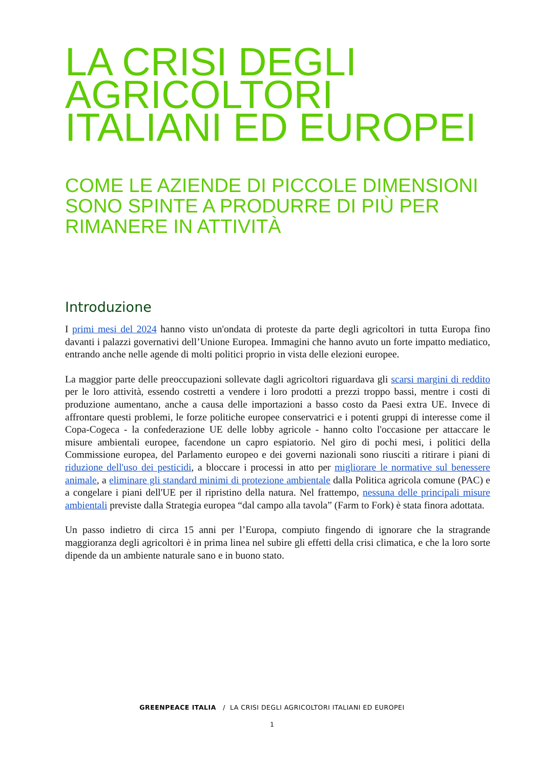LA CRISI DEGLI AGRICOLTORI ITALIANI ED EUROPEI
COME LE AZIENDE DI PICCOLE DIMENSIONI SONO SPINTE A PRODURRE DI PIÙ PER RIMANERE IN ATTIVITÀ
Introduzione
I primi mesi del 2024 hanno visto un'ondata di proteste da parte degli agricoltori in tutta Europa fino davanti i palazzi governativi dell’Unione Europea. Immagini che hanno avuto un forte impatto mediatico, entrando anche nelle agende di molti politici proprio in vista delle elezioni europee.
La maggior parte delle preoccupazioni sollevate dagli agricoltori riguardava gli scarsi margini di reddito per le loro attività, essendo costretti a vendere i loro prodotti a prezzi troppo bassi, mentre i costi di produzione aumentano, anche a causa delle importazioni a basso costo da Paesi extra UE. Invece di affrontare questi problemi, le forze politiche europee conservatrici e i potenti gruppi di interesse come il Copa-Cogeca - la confederazione UE delle lobby agricole - hanno colto l'occasione per attaccare le misure ambientali europee, facendone un capro espiatorio. Nel giro di pochi mesi, i politici della Commissione europea, del Parlamento europeo e dei governi nazionali sono riusciti a ritirare i piani di riduzione dell'uso dei pesticidi, a bloccare i processi in atto per migliorare le normative sul benessere animale, a eliminare gli standard minimi di protezione ambientale dalla Politica agricola comune (PAC) e a congelare i piani dell'UE per il ripristino della natura. Nel frattempo, nessuna delle principali misure ambientali previste dalla Strategia europea “dal campo alla tavola” (Farm to Fork) è stata finora adottata.
Un passo indietro di circa 15 anni per l’Europa, compiuto fingendo di ignorare che la stragrande maggioranza degli agricoltori è in prima linea nel subire gli effetti della crisi climatica, e che la loro sorte dipende da un ambiente naturale sano e in buono stato.
GREENPEACE ITALIA / LA CRISI DEGLI AGRICOLTORI ITALIANI ED EUROPEI
1